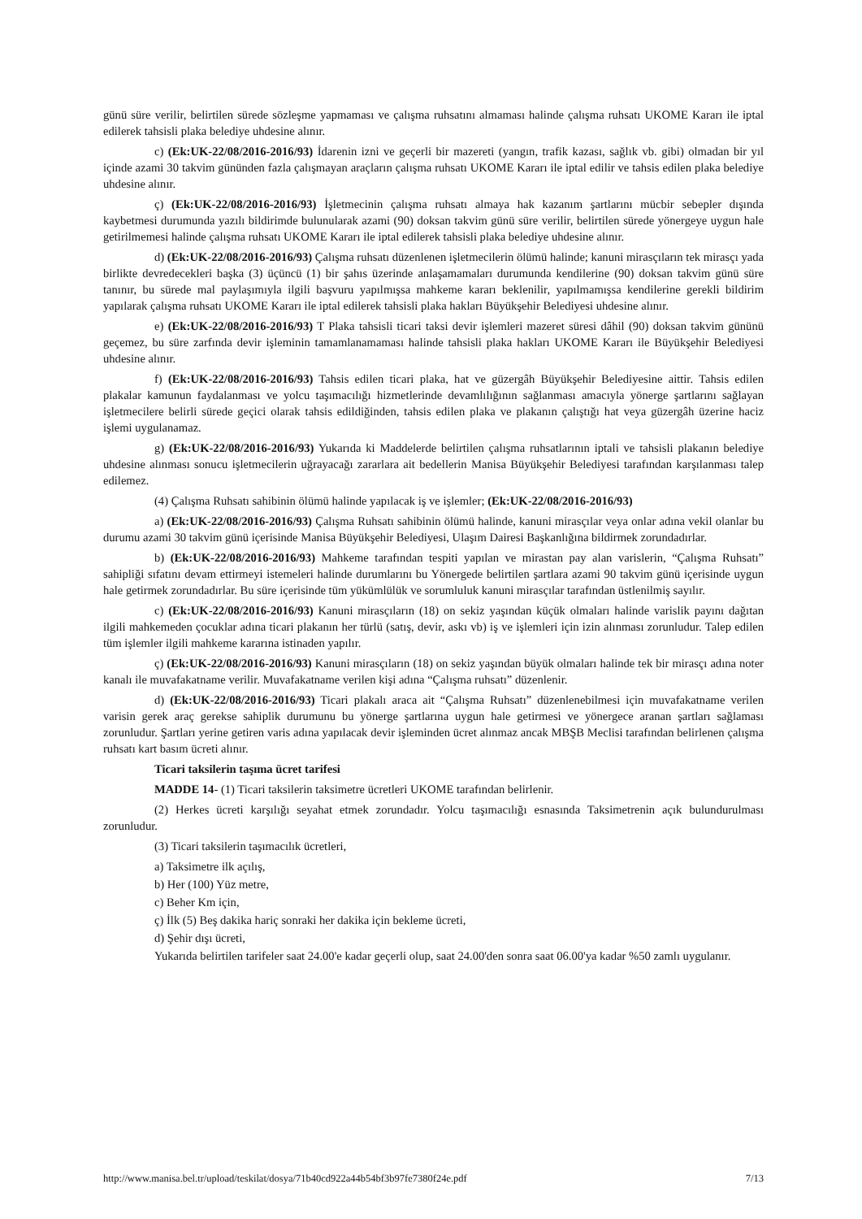günü süre verilir, belirtilen sürede sözleşme yapmaması ve çalışma ruhsatını almaması halinde çalışma ruhsatı UKOME Kararı ile iptal edilerek tahsisli plaka belediye uhdesine alınır.
c) (Ek:UK-22/08/2016-2016/93) İdarenin izni ve geçerli bir mazereti (yangın, trafik kazası, sağlık vb. gibi) olmadan bir yıl içinde azami 30 takvim gününden fazla çalışmayan araçların çalışma ruhsatı UKOME Kararı ile iptal edilir ve tahsis edilen plaka belediye uhdesine alınır.
ç) (Ek:UK-22/08/2016-2016/93) İşletmecinin çalışma ruhsatı almaya hak kazanım şartlarını mücbir sebepler dışında kaybetmesi durumunda yazılı bildirimde bulunularak azami (90) doksan takvim günü süre verilir, belirtilen sürede yönergeye uygun hale getirilmemesi halinde çalışma ruhsatı UKOME Kararı ile iptal edilerek tahsisli plaka belediye uhdesine alınır.
d) (Ek:UK-22/08/2016-2016/93) Çalışma ruhsatı düzenlenen işletmecilerin ölümü halinde; kanuni mirasçıların tek mirasçı yada birlikte devredecekleri başka (3) üçüncü (1) bir şahıs üzerinde anlaşamamaları durumunda kendilerine (90) doksan takvim günü süre tanınır, bu sürede mal paylaşımıyla ilgili başvuru yapılmışsa mahkeme kararı beklenilir, yapılmamışsa kendilerine gerekli bildirim yapılarak çalışma ruhsatı UKOME Kararı ile iptal edilerek tahsisli plaka hakları Büyükşehir Belediyesi uhdesine alınır.
e) (Ek:UK-22/08/2016-2016/93) T Plaka tahsisli ticari taksi devir işlemleri mazeret süresi dâhil (90) doksan takvim gününü geçemez, bu süre zarfında devir işleminin tamamlanamaması halinde tahsisli plaka hakları UKOME Kararı ile Büyükşehir Belediyesi uhdesine alınır.
f) (Ek:UK-22/08/2016-2016/93) Tahsis edilen ticari plaka, hat ve güzergâh Büyükşehir Belediyesine aittir. Tahsis edilen plakalar kamunun faydalanması ve yolcu taşımacılığı hizmetlerinde devamlılığının sağlanması amacıyla yönerge şartlarını sağlayan işletmecilere belirli sürede geçici olarak tahsis edildiğinden, tahsis edilen plaka ve plakanın çalıştığı hat veya güzergâh üzerine haciz işlemi uygulanamaz.
g) (Ek:UK-22/08/2016-2016/93) Yukarıda ki Maddelerde belirtilen çalışma ruhsatlarının iptali ve tahsisli plakanın belediye uhdesine alınması sonucu işletmecilerin uğrayacağı zararlara ait bedellerin Manisa Büyükşehir Belediyesi tarafından karşılanması talep edilemez.
(4) Çalışma Ruhsatı sahibinin ölümü halinde yapılacak iş ve işlemler; (Ek:UK-22/08/2016-2016/93)
a) (Ek:UK-22/08/2016-2016/93) Çalışma Ruhsatı sahibinin ölümü halinde, kanuni mirasçılar veya onlar adına vekil olanlar bu durumu azami 30 takvim günü içerisinde Manisa Büyükşehir Belediyesi, Ulaşım Dairesi Başkanlığına bildirmek zorundadırlar.
b) (Ek:UK-22/08/2016-2016/93) Mahkeme tarafından tespiti yapılan ve mirastan pay alan varislerin, “Çalışma Ruhsatı” sahipliği sıfatını devam ettirmeyi istemeleri halinde durumlarını bu Yönergede belirtilen şartlara azami 90 takvim günü içerisinde uygun hale getirmek zorundadırlar. Bu süre içerisinde tüm yükümlülük ve sorumluluk kanuni mirasçılar tarafından üstlenilmiş sayılır.
c) (Ek:UK-22/08/2016-2016/93) Kanuni mirasçıların (18) on sekiz yaşından küçük olmaları halinde varislik payını dağıtan ilgili mahkemeden çocuklar adına ticari plakanın her türlü (satış, devir, askı vb) iş ve işlemleri için izin alınması zorunludur. Talep edilen tüm işlemler ilgili mahkeme kararına istinaden yapılır.
ç) (Ek:UK-22/08/2016-2016/93) Kanuni mirasçıların (18) on sekiz yaşından büyük olmaları halinde tek bir mirasçı adına noter kanalı ile muvafakatname verilir. Muvafakatname verilen kişi adına “Çalışma ruhsatı” düzenlenir.
d) (Ek:UK-22/08/2016-2016/93) Ticari plakalı araca ait “Çalışma Ruhsatı” düzenlenebilmesi için muvafakatname verilen varisin gerek araç gerekse sahiplik durumunu bu yönerge şartlarına uygun hale getirmesi ve yönergece aranan şartları sağlaması zorunludur. Şartları yerine getiren varis adına yapılacak devir işleminden ücret alınmaz ancak MBŞB Meclisi tarafından belirlenen çalışma ruhsatı kart basım ücreti alınır.
Ticari taksilerin taşıma ücret tarifesi
MADDE 14- (1) Ticari taksilerin taksimetre ücretleri UKOME tarafından belirlenir.
(2) Herkes ücreti karşılığı seyahat etmek zorundadır. Yolcu taşımacılığı esnasında Taksimetrenin açık bulundurulması zorunludur.
(3) Ticari taksilerin taşımacılık ücretleri,
a) Taksimetre ilk açılış,
b) Her (100) Yüz metre,
c) Beher Km için,
ç) İlk (5) Beş dakika hariç sonraki her dakika için bekleme ücreti,
d) Şehir dışı ücreti,
Yukarıda belirtilen tarifeler saat 24.00'e kadar geçerli olup, saat 24.00'den sonra saat 06.00'ya kadar %50 zamlı uygulanır.
http://www.manisa.bel.tr/upload/teskilat/dosya/71b40cd922a44b54bf3b97fe7380f24e.pdf 7/13